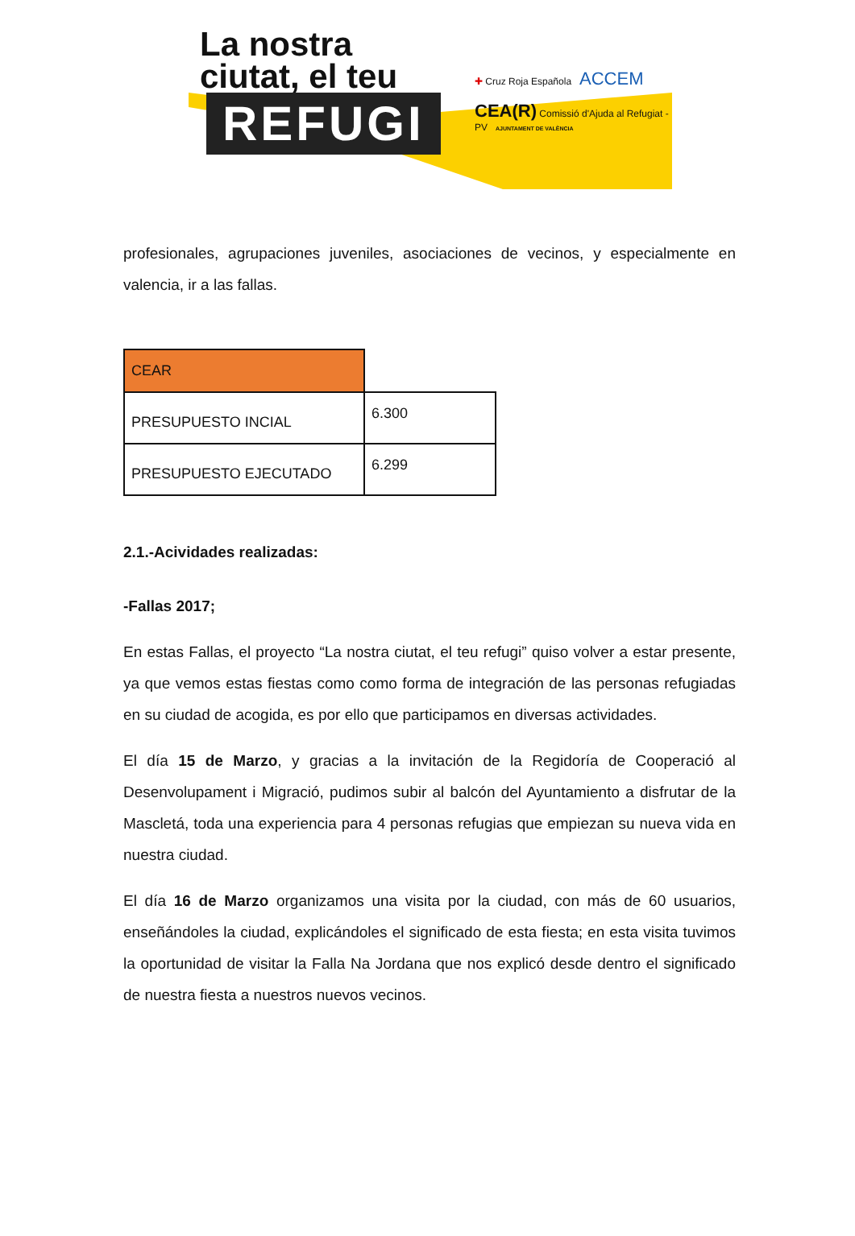La nostra
ciutat, el teu
REFUGI
✚ Cruz Roja Española ACCEM
CEA(R) Comissió d'Ajuda al Refugiat - PV AJUNTAMENT DE VALÈNCIA
profesionales, agrupaciones juveniles, asociaciones de vecinos, y especialmente en valencia, ir a las fallas.
| CEAR | |
| PRESUPUESTO INCIAL | 6.300 |
| PRESUPUESTO EJECUTADO | 6.299 |
2.1.-Acividades realizadas:
-Fallas 2017;
En estas Fallas, el proyecto “La nostra ciutat, el teu refugi” quiso volver a estar presente, ya que vemos estas fiestas como como forma de integración de las personas refugiadas en su ciudad de acogida, es por ello que participamos en diversas actividades.
El día 15 de Marzo, y gracias a la invitación de la Regidoría de Cooperació al Desenvolupament i Migració, pudimos subir al balcón del Ayuntamiento a disfrutar de la Mascletá, toda una experiencia para 4 personas refugias que empiezan su nueva vida en nuestra ciudad.
El día 16 de Marzo organizamos una visita por la ciudad, con más de 60 usuarios, enseñándoles la ciudad, explicándoles el significado de esta fiesta; en esta visita tuvimos la oportunidad de visitar la Falla Na Jordana que nos explicó desde dentro el significado de nuestra fiesta a nuestros nuevos vecinos.